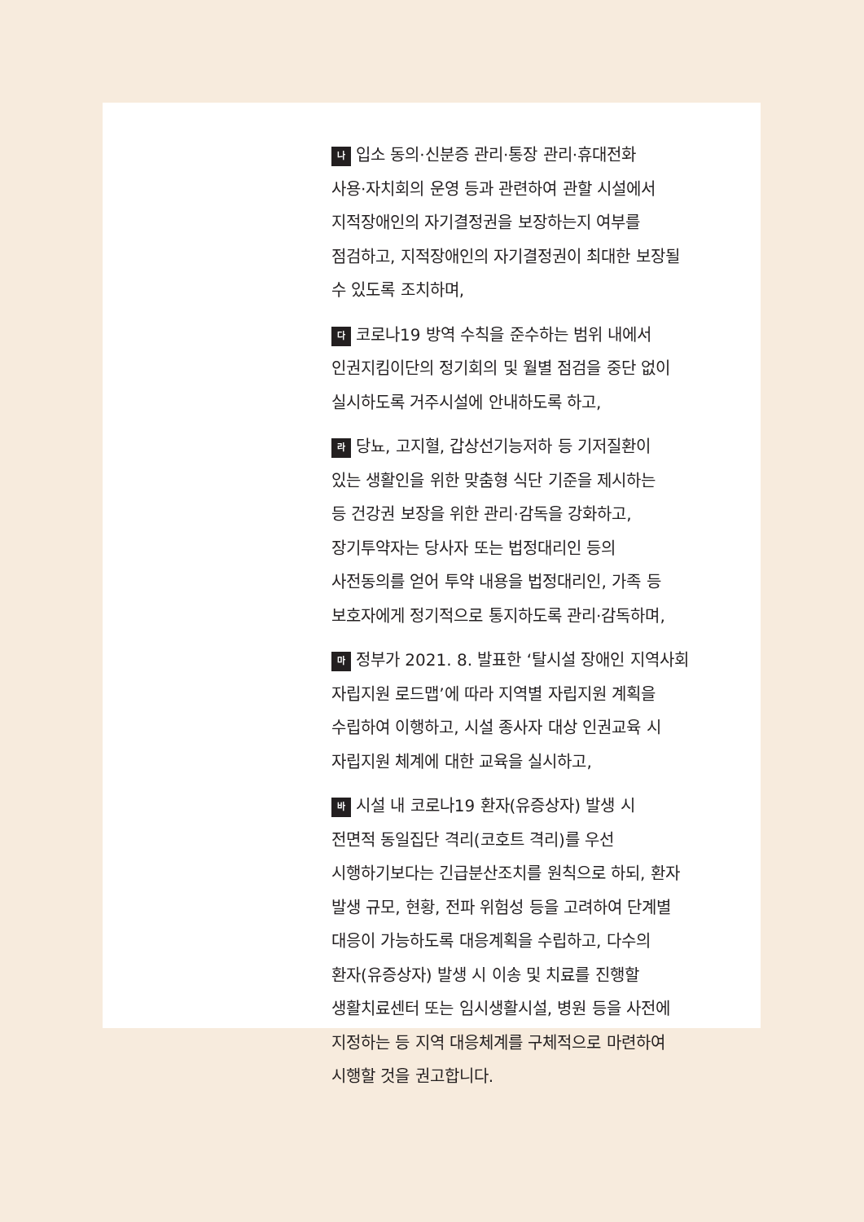나입소 동의·신분증 관리·통장 관리·휴대전화
사용·자치회의 운영 등과 관련하여 관할 시설에서
지적장애인의 자기결정권을 보장하는지 여부를
점검하고, 지적장애인의 자기결정권이 최대한 보장될
수 있도록 조치하며,
다코로나19 방역 수칙을 준수하는 범위 내에서
인권지킴이단의 정기회의 및 월별 점검을 중단 없이
실시하도록 거주시설에 안내하도록 하고,
라당뇨, 고지혈, 갑상선기능저하 등 기저질환이
있는 생활인을 위한 맞춤형 식단 기준을 제시하는
등 건강권 보장을 위한 관리·감독을 강화하고,
장기투약자는 당사자 또는 법정대리인 등의
사전동의를 얻어 투약 내용을 법정대리인, 가족 등
보호자에게 정기적으로 통지하도록 관리·감독하며,
마정부가 2021. 8. 발표한 ‘탈시설 장애인 지역사회
자립지원 로드맵’에 따라 지역별 자립지원 계획을
수립하여 이행하고, 시설 종사자 대상 인권교육 시
자립지원 체계에 대한 교육을 실시하고,
바시설 내 코로나19 환자(유증상자) 발생 시
전면적 동일집단 격리(코호트 격리)를 우선
시행하기보다는 긴급분산조치를 원칙으로 하되, 환자
발생 규모, 현황, 전파 위험성 등을 고려하여 단계별
대응이 가능하도록 대응계획을 수립하고, 다수의
환자(유증상자) 발생 시 이송 및 치료를 진행할
생활치료센터 또는 임시생활시설, 병원 등을 사전에
지정하는 등 지역 대응체계를 구체적으로 마련하여
시행할 것을 권고합니다.